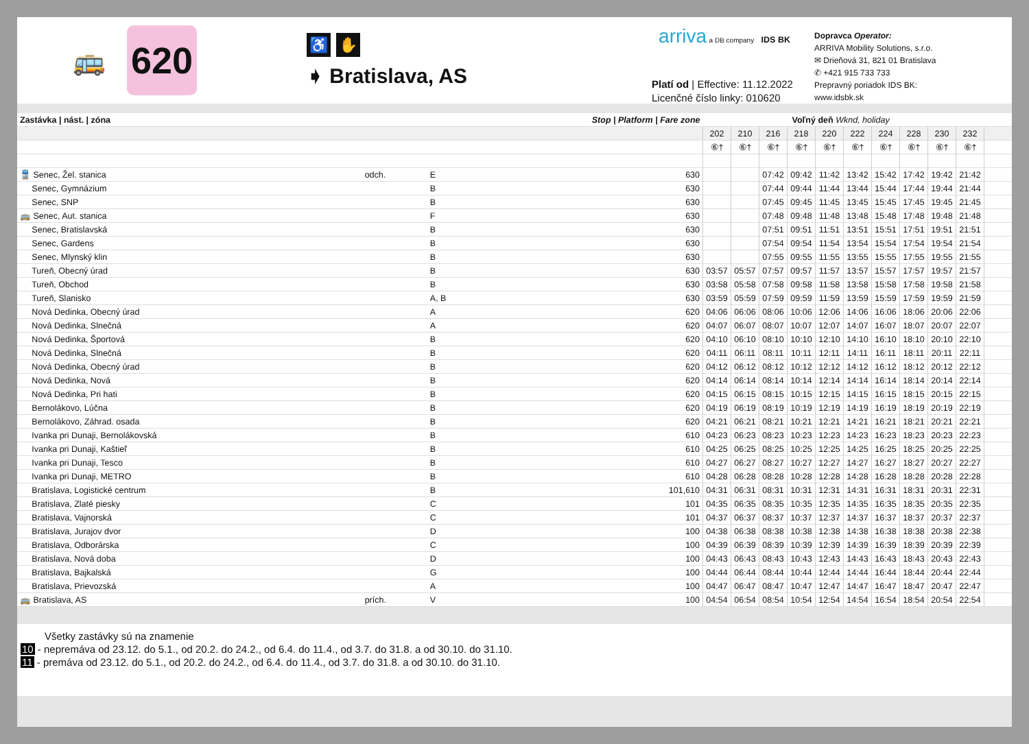🚌
620
♿ ✋
➧ Bratislava, AS
arriva a DB company IDS BK
Platí od | Effective: 11.12.2022
Licenčné číslo linky: 010620
Dopravca Operator:
ARRIVA Mobility Solutions, s.r.o.
✉ Drieňová 31, 821 01 Bratislava
✆ +421 915 733 733
Prepravný poriadok IDS BK:
www.idsbk.sk
| Zastávka / nást. / zóna | | Stop / Platform / Fare zone | | Voľný deň Wknd, holiday | | | | | | | | | | |
| --- | --- | --- | --- | --- | --- | --- | --- | --- | --- | --- | --- | --- | --- | --- |
| | | | | 202 | 210 | 216 | 218 | 220 | 222 | 224 | 228 | 230 | 232 | |
| | | | | ⑥† | ⑥† | ⑥† | ⑥† | ⑥† | ⑥† | ⑥† | ⑥† | ⑥† | ⑥† | |
| 🚆 Senec, Žel. stanica | odch. | E | 630 | | | 07:42 | 09:42 | 11:42 | 13:42 | 15:42 | 17:42 | 19:42 | 21:42 | |
| Senec, Gymnázium | | B | 630 | | | 07:44 | 09:44 | 11:44 | 13:44 | 15:44 | 17:44 | 19:44 | 21:44 | |
| Senec, SNP | | B | 630 | | | 07:45 | 09:45 | 11:45 | 13:45 | 15:45 | 17:45 | 19:45 | 21:45 | |
| 🚌 Senec, Aut. stanica | | F | 630 | | | 07:48 | 09:48 | 11:48 | 13:48 | 15:48 | 17:48 | 19:48 | 21:48 | |
| Senec, Bratislavská | | B | 630 | | | 07:51 | 09:51 | 11:51 | 13:51 | 15:51 | 17:51 | 19:51 | 21:51 | |
| Senec, Gardens | | B | 630 | | | 07:54 | 09:54 | 11:54 | 13:54 | 15:54 | 17:54 | 19:54 | 21:54 | |
| Senec, Mlynský klin | | B | 630 | | | 07:55 | 09:55 | 11:55 | 13:55 | 15:55 | 17:55 | 19:55 | 21:55 | |
| Tureň, Obecný úrad | | B | 630 | 03:57 | 05:57 | 07:57 | 09:57 | 11:57 | 13:57 | 15:57 | 17:57 | 19:57 | 21:57 | |
| Tureň, Obchod | | B | 630 | 03:58 | 05:58 | 07:58 | 09:58 | 11:58 | 13:58 | 15:58 | 17:58 | 19:58 | 21:58 | |
| Tureň, Slanisko | | A, B | 630 | 03:59 | 05:59 | 07:59 | 09:59 | 11:59 | 13:59 | 15:59 | 17:59 | 19:59 | 21:59 | |
| Nová Dedinka, Obecný úrad | | A | 620 | 04:06 | 06:06 | 08:06 | 10:06 | 12:06 | 14:06 | 16:06 | 18:06 | 20:06 | 22:06 | |
| Nová Dedinka, Slnečná | | A | 620 | 04:07 | 06:07 | 08:07 | 10:07 | 12:07 | 14:07 | 16:07 | 18:07 | 20:07 | 22:07 | |
| Nová Dedinka, Športová | | B | 620 | 04:10 | 06:10 | 08:10 | 10:10 | 12:10 | 14:10 | 16:10 | 18:10 | 20:10 | 22:10 | |
| Nová Dedinka, Slnečná | | B | 620 | 04:11 | 06:11 | 08:11 | 10:11 | 12:11 | 14:11 | 16:11 | 18:11 | 20:11 | 22:11 | |
| Nová Dedinka, Obecný úrad | | B | 620 | 04:12 | 06:12 | 08:12 | 10:12 | 12:12 | 14:12 | 16:12 | 18:12 | 20:12 | 22:12 | |
| Nová Dedinka, Nová | | B | 620 | 04:14 | 06:14 | 08:14 | 10:14 | 12:14 | 14:14 | 16:14 | 18:14 | 20:14 | 22:14 | |
| Nová Dedinka, Pri hati | | B | 620 | 04:15 | 06:15 | 08:15 | 10:15 | 12:15 | 14:15 | 16:15 | 18:15 | 20:15 | 22:15 | |
| Bernolákovo, Lúčna | | B | 620 | 04:19 | 06:19 | 08:19 | 10:19 | 12:19 | 14:19 | 16:19 | 18:19 | 20:19 | 22:19 | |
| Bernolákovo, Záhrad. osada | | B | 620 | 04:21 | 06:21 | 08:21 | 10:21 | 12:21 | 14:21 | 16:21 | 18:21 | 20:21 | 22:21 | |
| Ivanka pri Dunaji, Bernolákovská | | B | 610 | 04:23 | 06:23 | 08:23 | 10:23 | 12:23 | 14:23 | 16:23 | 18:23 | 20:23 | 22:23 | |
| Ivanka pri Dunaji, Kaštieľ | | B | 610 | 04:25 | 06:25 | 08:25 | 10:25 | 12:25 | 14:25 | 16:25 | 18:25 | 20:25 | 22:25 | |
| Ivanka pri Dunaji, Tesco | | B | 610 | 04:27 | 06:27 | 08:27 | 10:27 | 12:27 | 14:27 | 16:27 | 18:27 | 20:27 | 22:27 | |
| Ivanka pri Dunaji, METRO | | B | 610 | 04:28 | 06:28 | 08:28 | 10:28 | 12:28 | 14:28 | 16:28 | 18:28 | 20:28 | 22:28 | |
| Bratislava, Logistické centrum | | B | 101,610 | 04:31 | 06:31 | 08:31 | 10:31 | 12:31 | 14:31 | 16:31 | 18:31 | 20:31 | 22:31 | |
| Bratislava, Zlaté piesky | | C | 101 | 04:35 | 06:35 | 08:35 | 10:35 | 12:35 | 14:35 | 16:35 | 18:35 | 20:35 | 22:35 | |
| Bratislava, Vajnorská | | C | 101 | 04:37 | 06:37 | 08:37 | 10:37 | 12:37 | 14:37 | 16:37 | 18:37 | 20:37 | 22:37 | |
| Bratislava, Jurajov dvor | | D | 100 | 04:38 | 06:38 | 08:38 | 10:38 | 12:38 | 14:38 | 16:38 | 18:38 | 20:38 | 22:38 | |
| Bratislava, Odborárska | | C | 100 | 04:39 | 06:39 | 08:39 | 10:39 | 12:39 | 14:39 | 16:39 | 18:39 | 20:39 | 22:39 | |
| Bratislava, Nová doba | | D | 100 | 04:43 | 06:43 | 08:43 | 10:43 | 12:43 | 14:43 | 16:43 | 18:43 | 20:43 | 22:43 | |
| Bratislava, Bajkalská | | G | 100 | 04:44 | 06:44 | 08:44 | 10:44 | 12:44 | 14:44 | 16:44 | 18:44 | 20:44 | 22:44 | |
| Bratislava, Prievozská | | A | 100 | 04:47 | 06:47 | 08:47 | 10:47 | 12:47 | 14:47 | 16:47 | 18:47 | 20:47 | 22:47 | |
| 🚌 Bratislava, AS | prích. | V | 100 | 04:54 | 06:54 | 08:54 | 10:54 | 12:54 | 14:54 | 16:54 | 18:54 | 20:54 | 22:54 | |
Všetky zastávky sú na znamenie
10 - nepremáva od 23.12. do 5.1., od 20.2. do 24.2., od 6.4. do 11.4., od 3.7. do 31.8. a od 30.10. do 31.10.
11 - premáva od 23.12. do 5.1., od 20.2. do 24.2., od 6.4. do 11.4., od 3.7. do 31.8. a od 30.10. do 31.10.